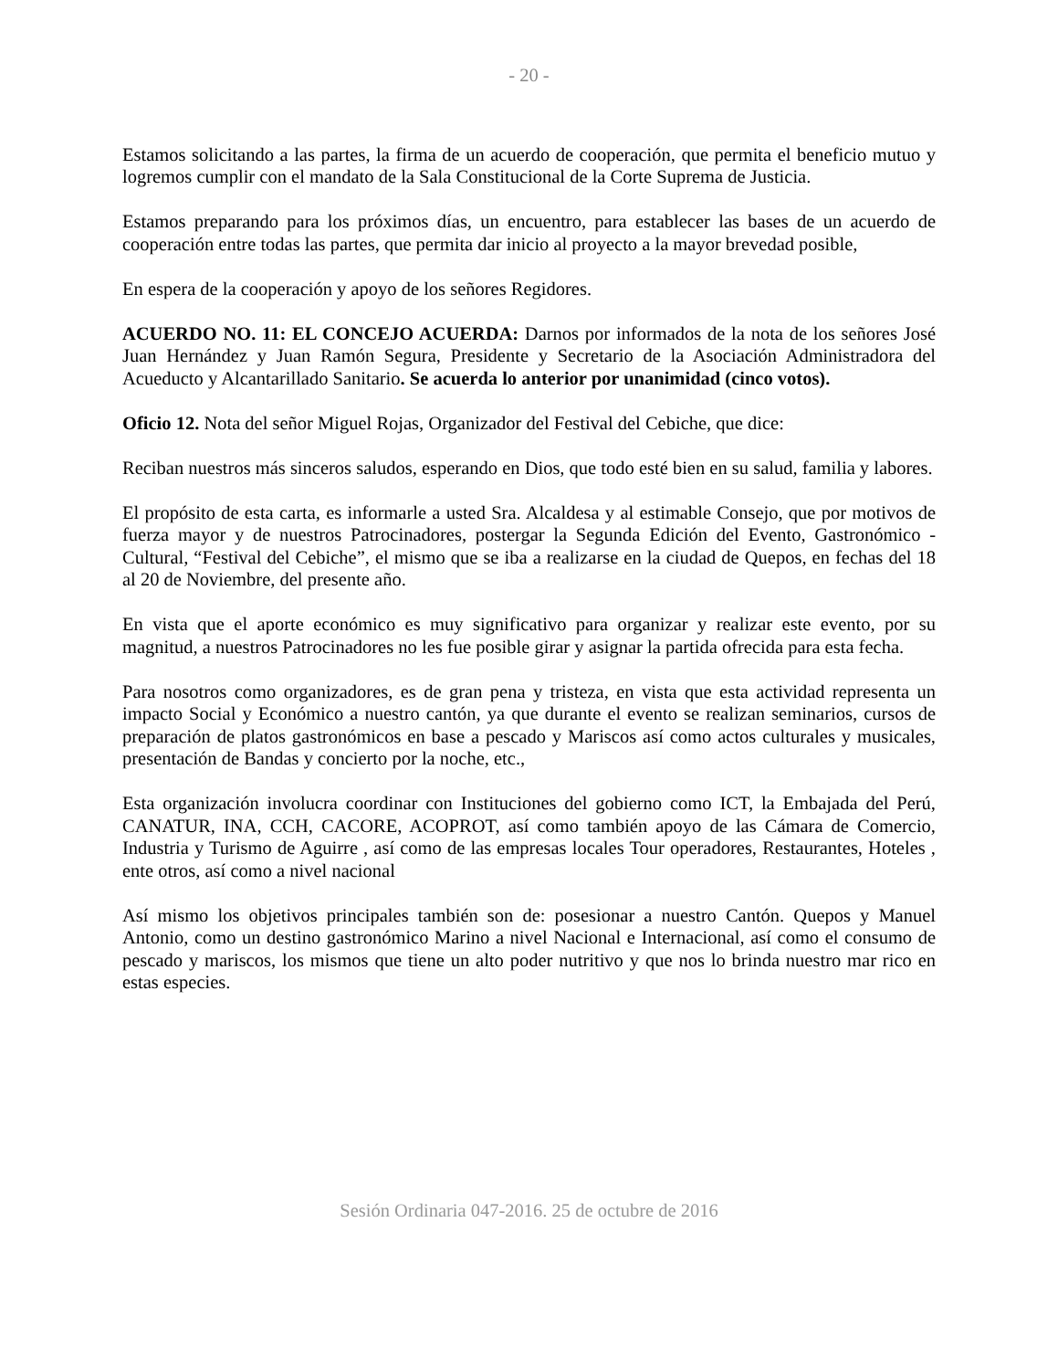- 20 -
Estamos solicitando a las partes, la firma de un acuerdo de cooperación, que permita el beneficio mutuo y logremos cumplir con el mandato de la Sala Constitucional de la Corte Suprema de Justicia.
Estamos preparando para los próximos días, un encuentro, para establecer las bases de un acuerdo de cooperación entre todas las partes, que permita dar inicio al proyecto a la mayor brevedad posible,
En espera de la cooperación y apoyo de los señores Regidores.
ACUERDO NO. 11: EL CONCEJO ACUERDA: Darnos por informados de la nota de los señores José Juan Hernández y Juan Ramón Segura, Presidente y Secretario de la Asociación Administradora del Acueducto y Alcantarillado Sanitario. Se acuerda lo anterior por unanimidad (cinco votos).
Oficio 12. Nota del señor Miguel Rojas, Organizador del Festival del Cebiche, que dice:
Reciban nuestros más sinceros saludos, esperando en Dios, que todo esté bien en su salud, familia y labores.
El propósito de esta carta, es informarle a usted Sra. Alcaldesa y al estimable Consejo, que por motivos de fuerza mayor y de nuestros Patrocinadores, postergar la Segunda Edición del Evento, Gastronómico - Cultural, “Festival del Cebiche”, el mismo que se iba a realizarse en la ciudad de Quepos, en fechas del 18 al 20 de Noviembre, del presente año.
En vista que el aporte económico es muy significativo para organizar y realizar este evento, por su magnitud, a nuestros Patrocinadores no les fue posible girar y asignar la partida ofrecida para esta fecha.
Para nosotros como organizadores, es de gran pena y tristeza, en vista que esta actividad representa un impacto Social y Económico a nuestro cantón, ya que durante el evento se realizan seminarios, cursos de preparación de platos gastronómicos en base a pescado y Mariscos así como actos culturales y musicales, presentación de Bandas y concierto por la noche, etc.,
Esta organización involucra coordinar con Instituciones del gobierno como ICT, la Embajada del Perú, CANATUR, INA, CCH, CACORE, ACOPROT, así como también apoyo de las Cámara de Comercio, Industria y Turismo de Aguirre , así como de las empresas locales Tour operadores, Restaurantes, Hoteles , ente otros, así como a nivel nacional
Así mismo los objetivos principales también son de: posesionar a nuestro Cantón. Quepos y Manuel Antonio, como un destino gastronómico Marino a nivel Nacional e Internacional, así como el consumo de pescado y mariscos, los mismos que tiene un alto poder nutritivo y que nos lo brinda nuestro mar rico en estas especies.
Sesión Ordinaria 047-2016. 25 de octubre de 2016